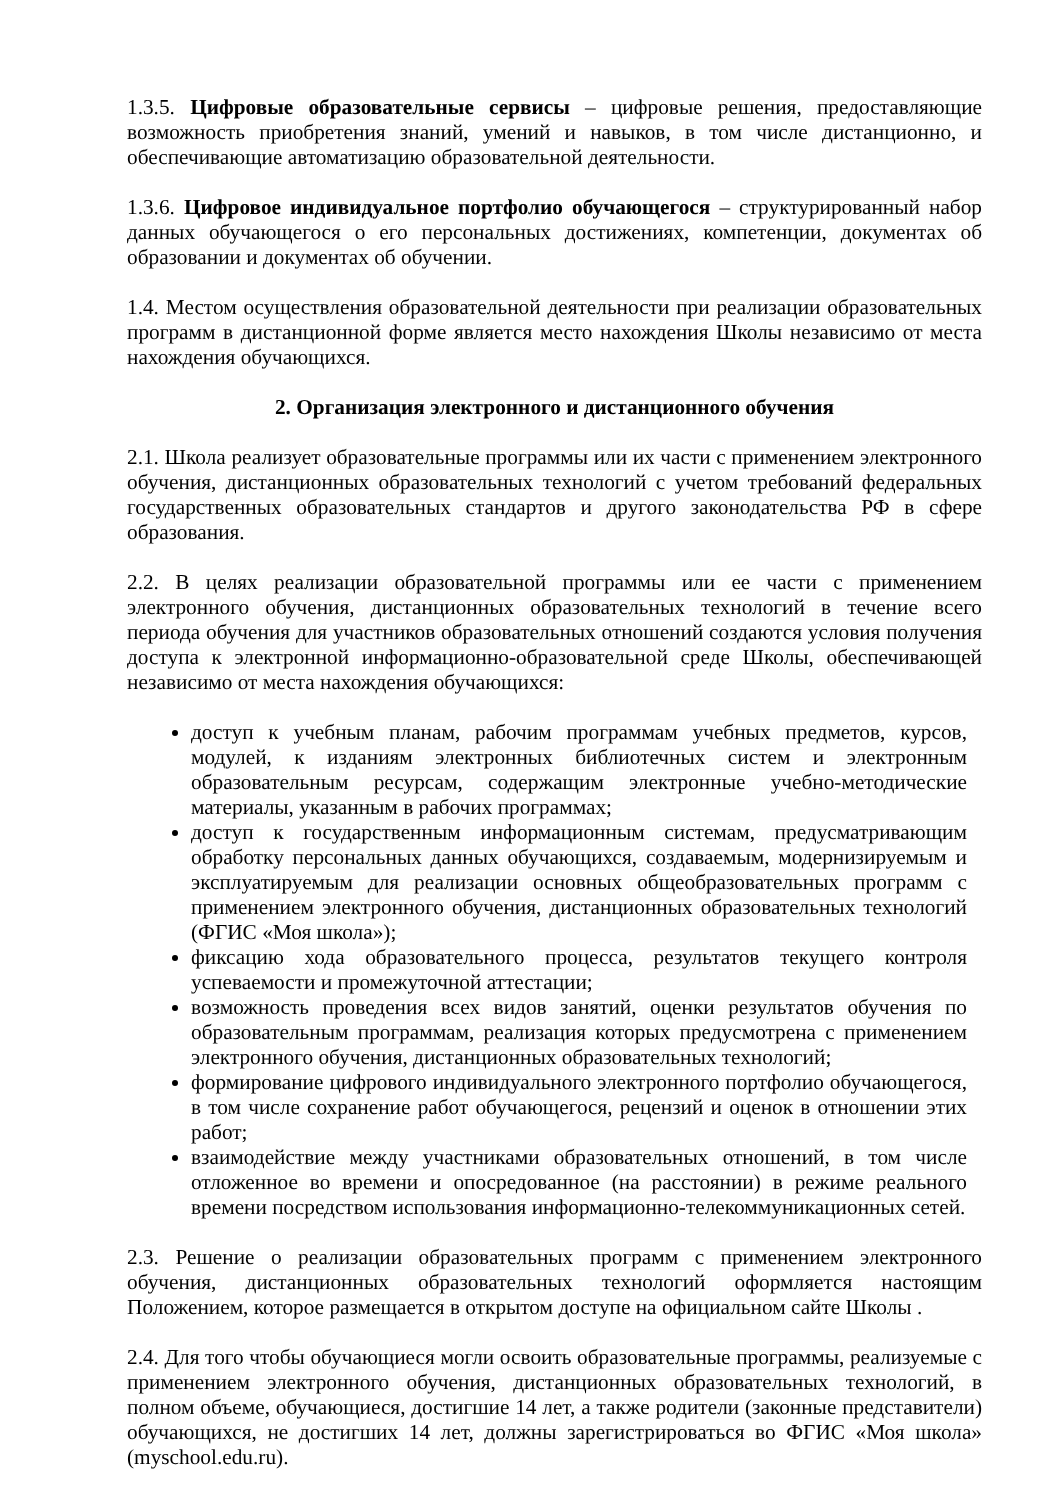1.3.5. Цифровые образовательные сервисы – цифровые решения, предоставляющие возможность приобретения знаний, умений и навыков, в том числе дистанционно, и обеспечивающие автоматизацию образовательной деятельности.
1.3.6. Цифровое индивидуальное портфолио обучающегося – структурированный набор данных обучающегося о его персональных достижениях, компетенции, документах об образовании и документах об обучении.
1.4. Местом осуществления образовательной деятельности при реализации образовательных программ в дистанционной форме является место нахождения Школы независимо от места нахождения обучающихся.
2. Организация электронного и дистанционного обучения
2.1. Школа реализует образовательные программы или их части с применением электронного обучения, дистанционных образовательных технологий с учетом требований федеральных государственных образовательных стандартов и другого законодательства РФ в сфере образования.
2.2. В целях реализации образовательной программы или ее части с применением электронного обучения, дистанционных образовательных технологий в течение всего периода обучения для участников образовательных отношений создаются условия получения доступа к электронной информационно-образовательной среде Школы, обеспечивающей независимо от места нахождения обучающихся:
доступ к учебным планам, рабочим программам учебных предметов, курсов, модулей, к изданиям электронных библиотечных систем и электронным образовательным ресурсам, содержащим электронные учебно-методические материалы, указанным в рабочих программах;
доступ к государственным информационным системам, предусматривающим обработку персональных данных обучающихся, создаваемым, модернизируемым и эксплуатируемым для реализации основных общеобразовательных программ с применением электронного обучения, дистанционных образовательных технологий (ФГИС «Моя школа»);
фиксацию хода образовательного процесса, результатов текущего контроля успеваемости и промежуточной аттестации;
возможность проведения всех видов занятий, оценки результатов обучения по образовательным программам, реализация которых предусмотрена с применением электронного обучения, дистанционных образовательных технологий;
формирование цифрового индивидуального электронного портфолио обучающегося, в том числе сохранение работ обучающегося, рецензий и оценок в отношении этих работ;
взаимодействие между участниками образовательных отношений, в том числе отложенное во времени и опосредованное (на расстоянии) в режиме реального времени посредством использования информационно-телекоммуникационных сетей.
2.3. Решение о реализации образовательных программ с применением электронного обучения, дистанционных образовательных технологий оформляется настоящим Положением, которое размещается в открытом доступе на официальном сайте Школы .
2.4. Для того чтобы обучающиеся могли освоить образовательные программы, реализуемые с применением электронного обучения, дистанционных образовательных технологий, в полном объеме, обучающиеся, достигшие 14 лет, а также родители (законные представители) обучающихся, не достигших 14 лет, должны зарегистрироваться во ФГИС «Моя школа» (myschool.edu.ru).